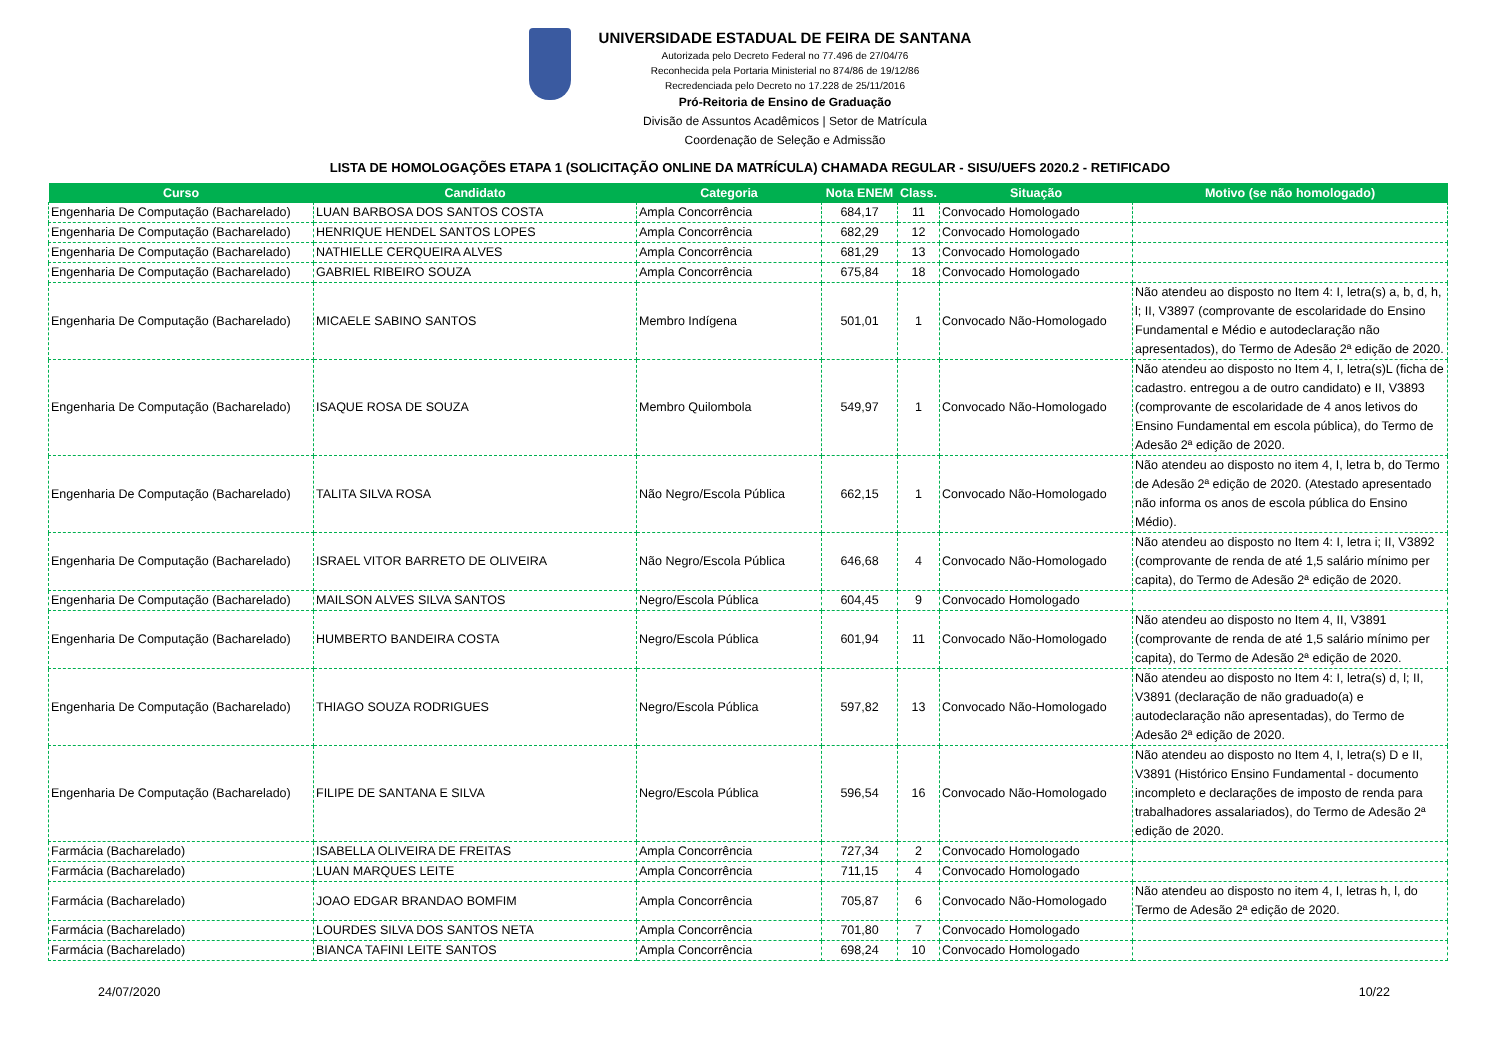UNIVERSIDADE ESTADUAL DE FEIRA DE SANTANA
Autorizada pelo Decreto Federal no 77.496 de 27/04/76
Reconhecida pela Portaria Ministerial no 874/86 de 19/12/86
Recredenciada pelo Decreto no 17.228 de 25/11/2016
Pró-Reitoria de Ensino de Graduação
Divisão de Assuntos Acadêmicos | Setor de Matrícula
Coordenação de Seleção e Admissão
LISTA DE HOMOLOGAÇÕES ETAPA 1 (SOLICITAÇÃO ONLINE DA MATRÍCULA) CHAMADA REGULAR - SISU/UEFS 2020.2 - RETIFICADO
| Curso | Candidato | Categoria | Nota ENEM | Class. | Situação | Motivo (se não homologado) |
| --- | --- | --- | --- | --- | --- | --- |
| Engenharia De Computação (Bacharelado) | LUAN BARBOSA DOS SANTOS COSTA | Ampla Concorrência | 684,17 | 11 | Convocado Homologado | |
| Engenharia De Computação (Bacharelado) | HENRIQUE HENDEL SANTOS LOPES | Ampla Concorrência | 682,29 | 12 | Convocado Homologado | |
| Engenharia De Computação (Bacharelado) | NATHIELLE CERQUEIRA ALVES | Ampla Concorrência | 681,29 | 13 | Convocado Homologado | |
| Engenharia De Computação (Bacharelado) | GABRIEL RIBEIRO SOUZA | Ampla Concorrência | 675,84 | 18 | Convocado Homologado | |
| Engenharia De Computação (Bacharelado) | MICAELE SABINO SANTOS | Membro Indígena | 501,01 | 1 | Convocado Não-Homologado | Não atendeu ao disposto no Item 4: I, letra(s) a, b, d, h, l; II, V3897 (comprovante de escolaridade do Ensino Fundamental e Médio e autodeclaração não apresentados), do Termo de Adesão 2ª edição de 2020. |
| Engenharia De Computação (Bacharelado) | ISAQUE ROSA DE SOUZA | Membro Quilombola | 549,97 | 1 | Convocado Não-Homologado | Não atendeu ao disposto no Item 4, I, letra(s)L (ficha de cadastro. entregou a de outro candidato) e II, V3893 (comprovante de escolaridade de 4 anos letivos do Ensino Fundamental em escola pública), do Termo de Adesão 2ª edição de 2020. |
| Engenharia De Computação (Bacharelado) | TALITA SILVA ROSA | Não Negro/Escola Pública | 662,15 | 1 | Convocado Não-Homologado | Não atendeu ao disposto no item 4, I, letra b, do Termo de Adesão 2ª edição de 2020. (Atestado apresentado não informa os anos de escola pública do Ensino Médio). |
| Engenharia De Computação (Bacharelado) | ISRAEL VITOR BARRETO DE OLIVEIRA | Não Negro/Escola Pública | 646,68 | 4 | Convocado Não-Homologado | Não atendeu ao disposto no Item 4: I, letra i; II, V3892 (comprovante de renda de até 1,5 salário mínimo per capita), do Termo de Adesão 2ª edição de 2020. |
| Engenharia De Computação (Bacharelado) | MAILSON ALVES SILVA SANTOS | Negro/Escola Pública | 604,45 | 9 | Convocado Homologado | |
| Engenharia De Computação (Bacharelado) | HUMBERTO BANDEIRA COSTA | Negro/Escola Pública | 601,94 | 11 | Convocado Não-Homologado | Não atendeu ao disposto no Item 4, II, V3891 (comprovante de renda de até 1,5 salário mínimo per capita), do Termo de Adesão 2ª edição de 2020. |
| Engenharia De Computação (Bacharelado) | THIAGO SOUZA RODRIGUES | Negro/Escola Pública | 597,82 | 13 | Convocado Não-Homologado | Não atendeu ao disposto no Item 4: I, letra(s) d, l; II, V3891 (declaração de não graduado(a) e autodeclaração não apresentadas), do Termo de Adesão 2ª edição de 2020. |
| Engenharia De Computação (Bacharelado) | FILIPE DE SANTANA E SILVA | Negro/Escola Pública | 596,54 | 16 | Convocado Não-Homologado | Não atendeu ao disposto no Item 4, I, letra(s) D e II, V3891 (Histórico Ensino Fundamental - documento incompleto e declarações de imposto de renda para trabalhadores assalariados), do Termo de Adesão 2ª edição de 2020. |
| Farmácia (Bacharelado) | ISABELLA OLIVEIRA DE FREITAS | Ampla Concorrência | 727,34 | 2 | Convocado Homologado | |
| Farmácia (Bacharelado) | LUAN MARQUES LEITE | Ampla Concorrência | 711,15 | 4 | Convocado Homologado | |
| Farmácia (Bacharelado) | JOAO EDGAR BRANDAO BOMFIM | Ampla Concorrência | 705,87 | 6 | Convocado Não-Homologado | Não atendeu ao disposto no item 4, I, letras h, l, do Termo de Adesão 2ª edição de 2020. |
| Farmácia (Bacharelado) | LOURDES SILVA DOS SANTOS NETA | Ampla Concorrência | 701,80 | 7 | Convocado Homologado | |
| Farmácia (Bacharelado) | BIANCA TAFINI LEITE SANTOS | Ampla Concorrência | 698,24 | 10 | Convocado Homologado | |
24/07/2020 10/22